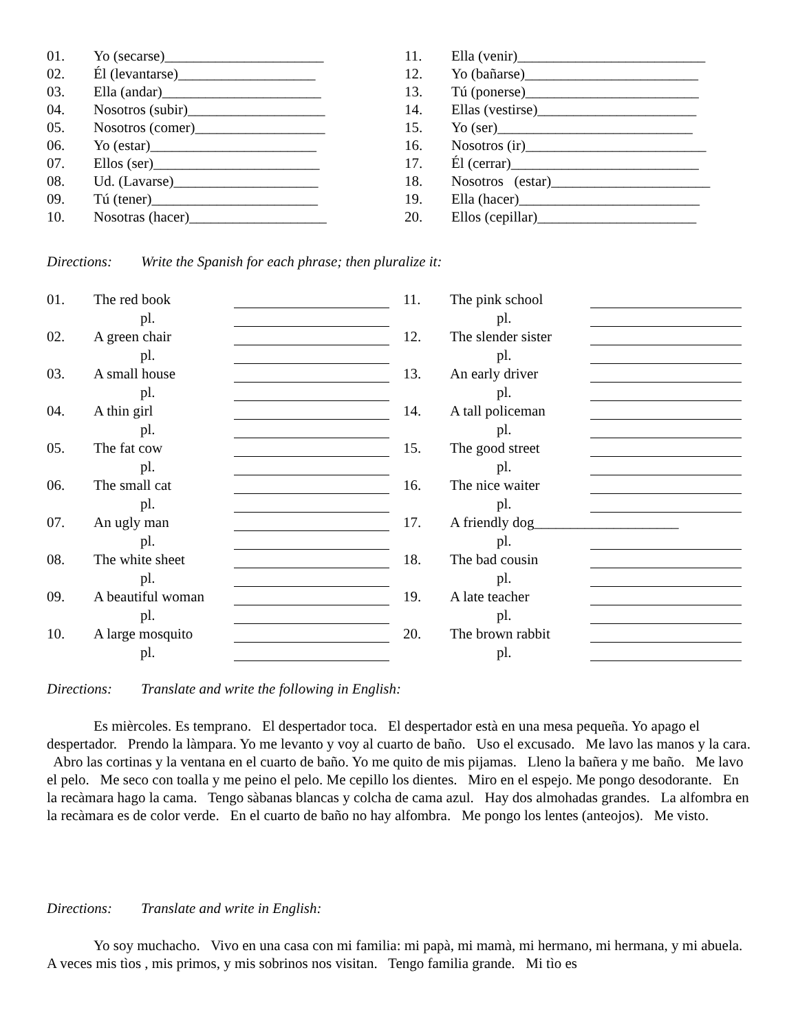| 01. | Yo (secarse)______________________ |
| 02. | Él (levantarse)___________________ |
| 03. | Ella (andar)______________________ |
| 04. | Nosotros (subir)___________________ |
| 05. | Nosotros (comer)__________________ |
| 06. | Yo (estar)_______________________ |
| 07. | Ellos (ser)_______________________ |
| 08. | Ud. (Lavarse)____________________ |
| 09. | Tú (tener)_______________________ |
| 10. | Nosotras (hacer)___________________ |
| 11. | Ella (venir)__________________________ |
| 12. | Yo (bañarse)________________________ |
| 13. | Tú (ponerse)________________________ |
| 14. | Ellas (vestirse)______________________ |
| 15. | Yo (ser)___________________________ |
| 16. | Nosotros (ir)_________________________ |
| 17. | Él (cerrar)__________________________ |
| 18. | Nosotros (estar)______________________ |
| 19. | Ella (hacer)_________________________ |
| 20. | Ellos (cepillar)______________________ |
Directions: Write the Spanish for each phrase; then pluralize it:
| 01. | The red book | | | 11. | The pink school | |
| | pl. | | | | pl. | |
| 02. | A green chair | | | 12. | The slender sister | |
| | pl. | | | | pl. | |
| 03. | A small house | | | 13. | An early driver | |
| | pl. | | | | pl. | |
| 04. | A thin girl | | | 14. | A tall policeman | |
| | pl. | | | | pl. | |
| 05. | The fat cow | | | 15. | The good street | |
| | pl. | | | | pl. | |
| 06. | The small cat | | | 16. | The nice waiter | |
| | pl. | | | | pl. | |
| 07. | An ugly man | | | 17. | A friendly dog____________________ | |
| | pl. | | | | pl. | |
| 08. | The white sheet | | | 18. | The bad cousin | |
| | pl. | | | | pl. | |
| 09. | A beautiful woman | | | 19. | A late teacher | |
| | pl. | | | | pl. | |
| 10. | A large mosquito | | | 20. | The brown rabbit | |
| | pl. | | | | pl. | |
Directions: Translate and write the following in English:
Es mièrcoles. Es temprano. El despertador toca. El despertador està en una mesa pequeña. Yo apago el despertador. Prendo la làmpara. Yo me levanto y voy al cuarto de baño. Uso el excusado. Me lavo las manos y la cara. Abro las cortinas y la ventana en el cuarto de baño. Yo me quito de mis pijamas. Lleno la bañera y me baño. Me lavo el pelo. Me seco con toalla y me peino el pelo. Me cepillo los dientes. Miro en el espejo. Me pongo desodorante. En la recàmara hago la cama. Tengo sàbanas blancas y colcha de cama azul. Hay dos almohadas grandes. La alfombra en la recàmara es de color verde. En el cuarto de baño no hay alfombra. Me pongo los lentes (anteojos). Me visto.
Directions: Translate and write in English:
Yo soy muchacho. Vivo en una casa con mi familia: mi papà, mi mamà, mi hermano, mi hermana, y mi abuela. A veces mis tìos , mis primos, y mis sobrinos nos visitan. Tengo familia grande. Mi tìo es